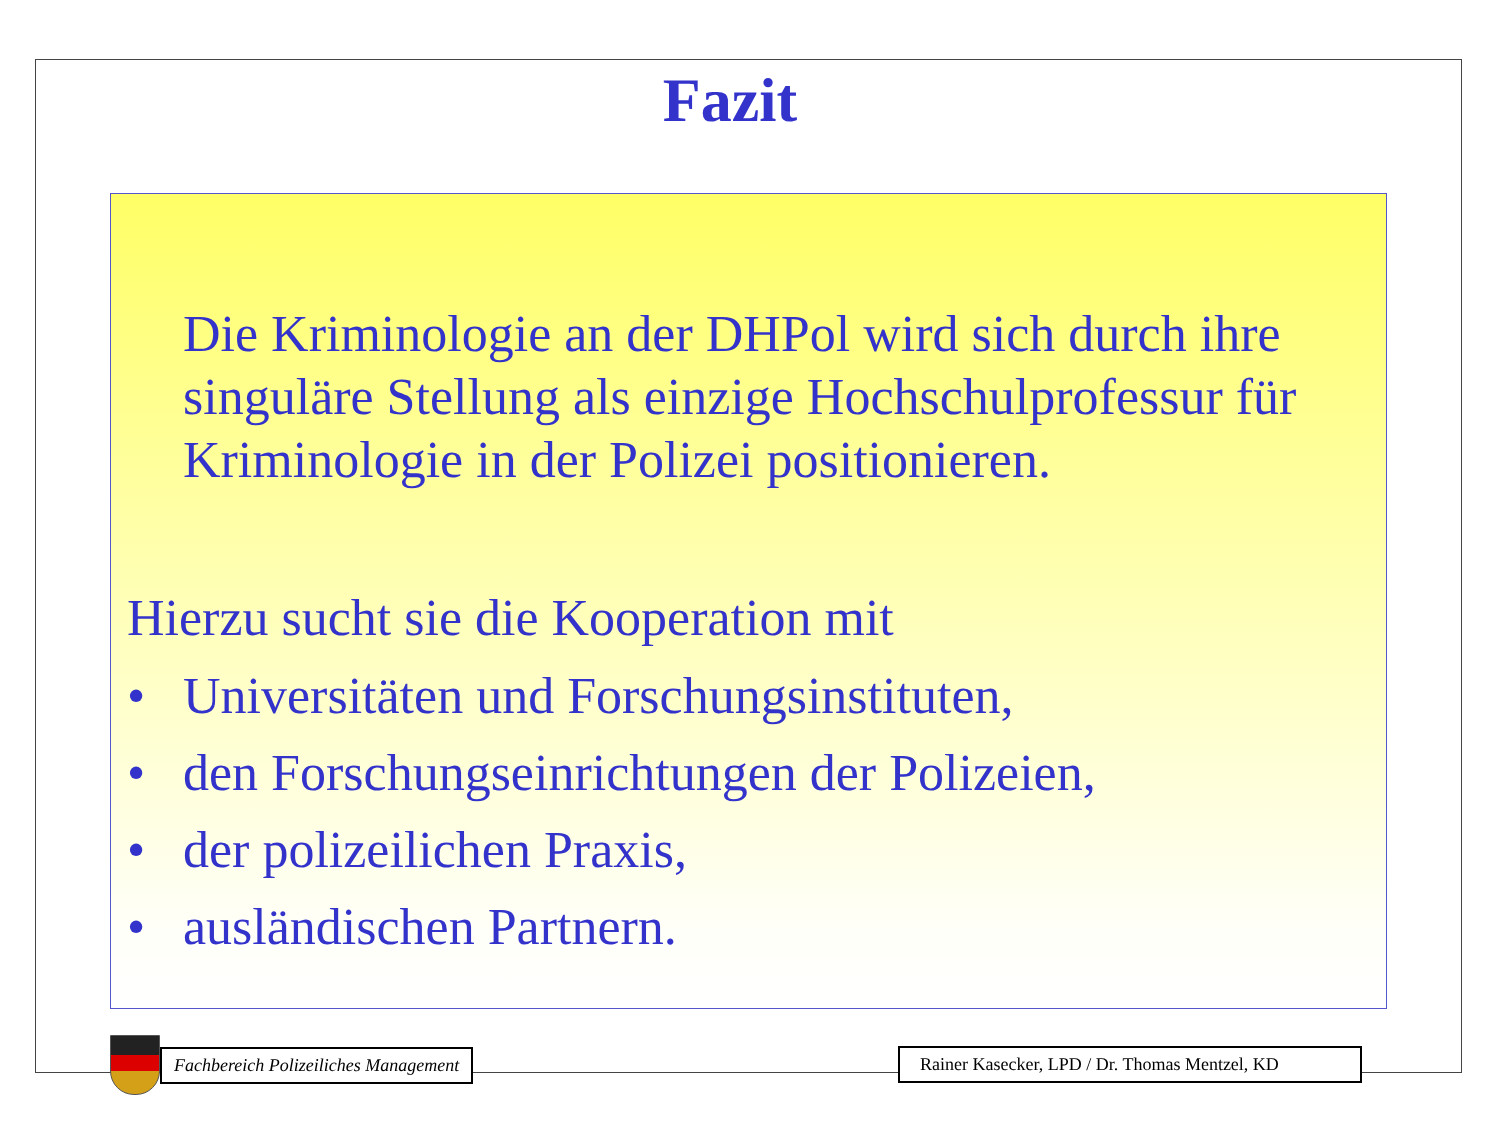Fazit
Die Kriminologie an der DHPol wird sich durch ihre singuläre Stellung als einzige Hochschulprofessur für Kriminologie in der Polizei positionieren.
Hierzu sucht sie die Kooperation mit
• Universitäten und Forschungsinstituten,
• den Forschungseinrichtungen der Polizeien,
• der polizeilichen Praxis,
• ausländischen Partnern.
Fachbereich Polizeiliches Management
Rainer Kasecker, LPD / Dr. Thomas Mentzel, KD